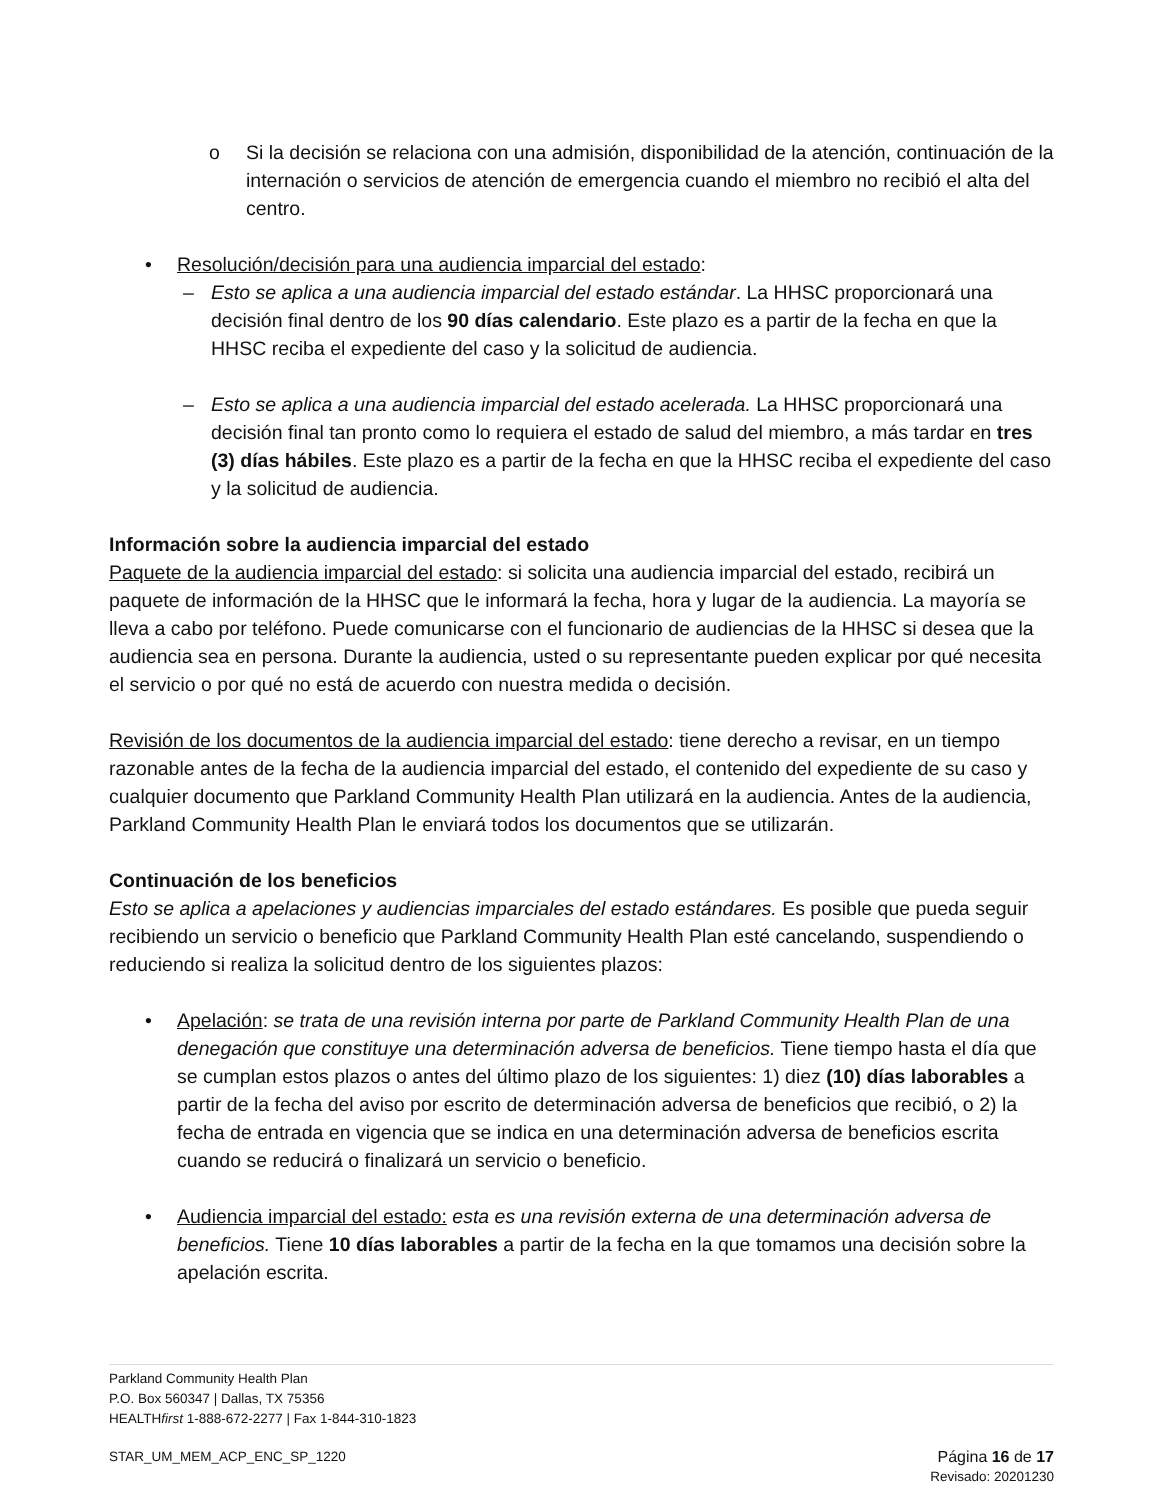o Si la decisión se relaciona con una admisión, disponibilidad de la atención, continuación de la internación o servicios de atención de emergencia cuando el miembro no recibió el alta del centro.
• Resolución/decisión para una audiencia imparcial del estado:
– Esto se aplica a una audiencia imparcial del estado estándar. La HHSC proporcionará una decisión final dentro de los 90 días calendario. Este plazo es a partir de la fecha en que la HHSC reciba el expediente del caso y la solicitud de audiencia.
– Esto se aplica a una audiencia imparcial del estado acelerada. La HHSC proporcionará una decisión final tan pronto como lo requiera el estado de salud del miembro, a más tardar en tres (3) días hábiles. Este plazo es a partir de la fecha en que la HHSC reciba el expediente del caso y la solicitud de audiencia.
Información sobre la audiencia imparcial del estado
Paquete de la audiencia imparcial del estado: si solicita una audiencia imparcial del estado, recibirá un paquete de información de la HHSC que le informará la fecha, hora y lugar de la audiencia. La mayoría se lleva a cabo por teléfono. Puede comunicarse con el funcionario de audiencias de la HHSC si desea que la audiencia sea en persona. Durante la audiencia, usted o su representante pueden explicar por qué necesita el servicio o por qué no está de acuerdo con nuestra medida o decisión.
Revisión de los documentos de la audiencia imparcial del estado: tiene derecho a revisar, en un tiempo razonable antes de la fecha de la audiencia imparcial del estado, el contenido del expediente de su caso y cualquier documento que Parkland Community Health Plan utilizará en la audiencia. Antes de la audiencia, Parkland Community Health Plan le enviará todos los documentos que se utilizarán.
Continuación de los beneficios
Esto se aplica a apelaciones y audiencias imparciales del estado estándares. Es posible que pueda seguir recibiendo un servicio o beneficio que Parkland Community Health Plan esté cancelando, suspendiendo o reduciendo si realiza la solicitud dentro de los siguientes plazos:
• Apelación: se trata de una revisión interna por parte de Parkland Community Health Plan de una denegación que constituye una determinación adversa de beneficios. Tiene tiempo hasta el día que se cumplan estos plazos o antes del último plazo de los siguientes: 1) diez (10) días laborables a partir de la fecha del aviso por escrito de determinación adversa de beneficios que recibió, o 2) la fecha de entrada en vigencia que se indica en una determinación adversa de beneficios escrita cuando se reducirá o finalizará un servicio o beneficio.
• Audiencia imparcial del estado: esta es una revisión externa de una determinación adversa de beneficios. Tiene 10 días laborables a partir de la fecha en la que tomamos una decisión sobre la apelación escrita.
Parkland Community Health Plan
P.O. Box 560347 | Dallas, TX 75356
HEALTHfirst 1-888-672-2277 | Fax 1-844-310-1823
STAR_UM_MEM_ACP_ENC_SP_1220 Página 16 de 17
Revisado: 20201230